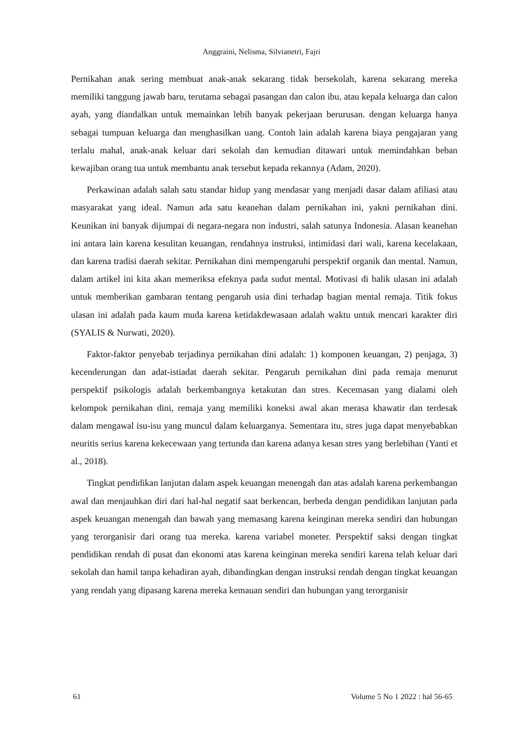Anggraini, Nelisma, Silvianetri, Fajri
Pernikahan anak sering membuat anak-anak sekarang tidak bersekolah, karena sekarang mereka memiliki tanggung jawab baru, terutama sebagai pasangan dan calon ibu, atau kepala keluarga dan calon ayah, yang diandalkan untuk memainkan lebih banyak pekerjaan berurusan. dengan keluarga hanya sebagai tumpuan keluarga dan menghasilkan uang. Contoh lain adalah karena biaya pengajaran yang terlalu mahal, anak-anak keluar dari sekolah dan kemudian ditawari untuk memindahkan beban kewajiban orang tua untuk membantu anak tersebut kepada rekannya (Adam, 2020).
Perkawinan adalah salah satu standar hidup yang mendasar yang menjadi dasar dalam afiliasi atau masyarakat yang ideal. Namun ada satu keanehan dalam pernikahan ini, yakni pernikahan dini. Keunikan ini banyak dijumpai di negara-negara non industri, salah satunya Indonesia. Alasan keanehan ini antara lain karena kesulitan keuangan, rendahnya instruksi, intimidasi dari wali, karena kecelakaan, dan karena tradisi daerah sekitar. Pernikahan dini mempengaruhi perspektif organik dan mental. Namun, dalam artikel ini kita akan memeriksa efeknya pada sudut mental. Motivasi di balik ulasan ini adalah untuk memberikan gambaran tentang pengaruh usia dini terhadap bagian mental remaja. Titik fokus ulasan ini adalah pada kaum muda karena ketidakdewasaan adalah waktu untuk mencari karakter diri (SYALIS & Nurwati, 2020).
Faktor-faktor penyebab terjadinya pernikahan dini adalah: 1) komponen keuangan, 2) penjaga, 3) kecenderungan dan adat-istiadat daerah sekitar. Pengaruh pernikahan dini pada remaja menurut perspektif psikologis adalah berkembangnya ketakutan dan stres. Kecemasan yang dialami oleh kelompok pernikahan dini, remaja yang memiliki koneksi awal akan merasa khawatir dan terdesak dalam mengawal isu-isu yang muncul dalam keluarganya. Sementara itu, stres juga dapat menyebabkan neuritis serius karena kekecewaan yang tertunda dan karena adanya kesan stres yang berlebihan (Yanti et al., 2018).
Tingkat pendidikan lanjutan dalam aspek keuangan menengah dan atas adalah karena perkembangan awal dan menjauhkan diri dari hal-hal negatif saat berkencan, berbeda dengan pendidikan lanjutan pada aspek keuangan menengah dan bawah yang memasang karena keinginan mereka sendiri dan hubungan yang terorganisir dari orang tua mereka. karena variabel moneter. Perspektif saksi dengan tingkat pendidikan rendah di pusat dan ekonomi atas karena keinginan mereka sendiri karena telah keluar dari sekolah dan hamil tanpa kehadiran ayah, dibandingkan dengan instruksi rendah dengan tingkat keuangan yang rendah yang dipasang karena mereka kemauan sendiri dan hubungan yang terorganisir
61 Volume 5 No 1 2022 : hal 56-65